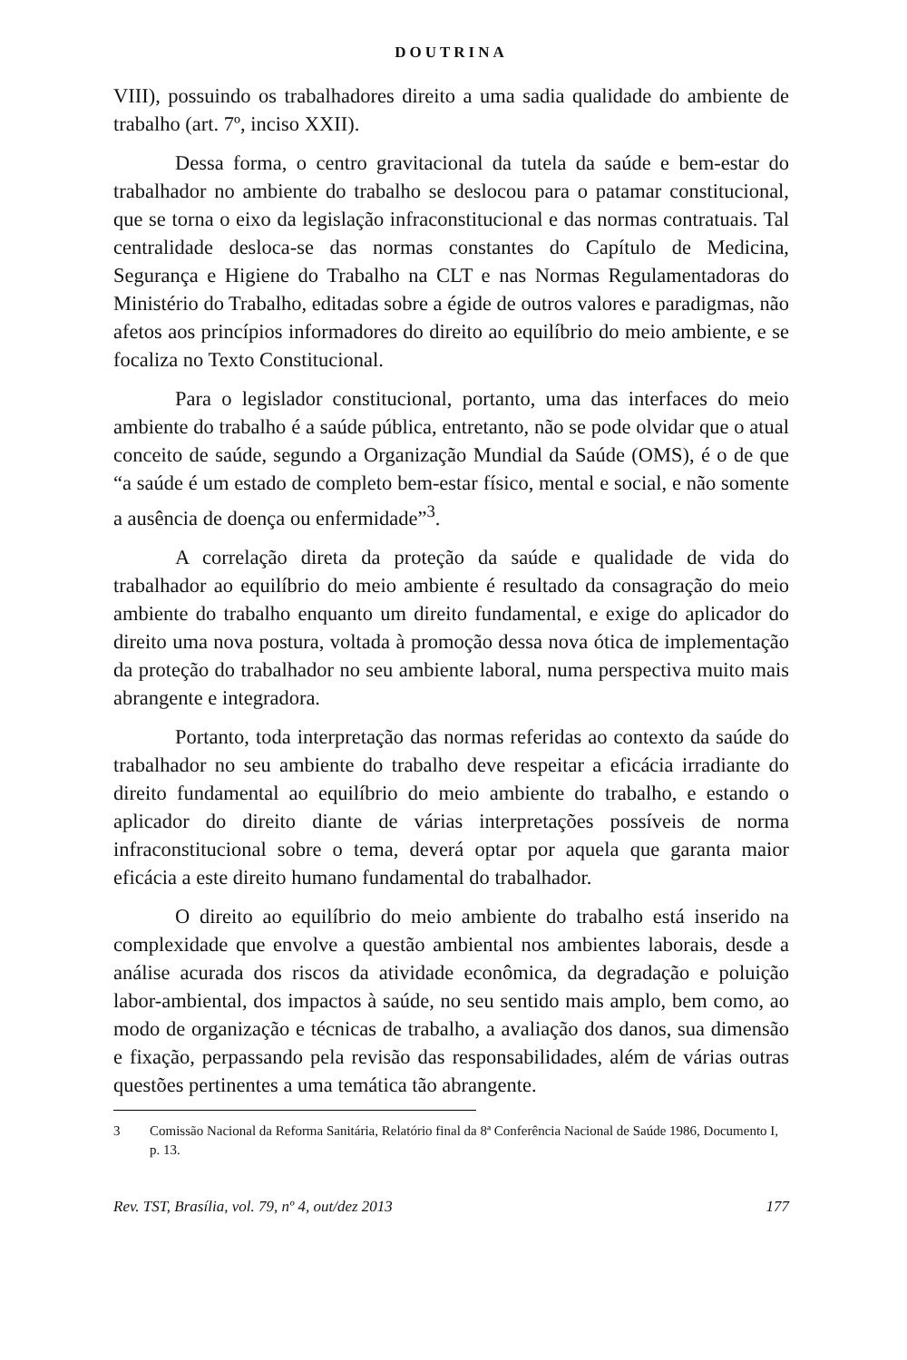DOUTRINA
VIII), possuindo os trabalhadores direito a uma sadia qualidade do ambiente de trabalho (art. 7º, inciso XXII).
Dessa forma, o centro gravitacional da tutela da saúde e bem-estar do trabalhador no ambiente do trabalho se deslocou para o patamar constitucional, que se torna o eixo da legislação infraconstitucional e das normas contratuais. Tal centralidade desloca-se das normas constantes do Capítulo de Medicina, Segurança e Higiene do Trabalho na CLT e nas Normas Regulamentadoras do Ministério do Trabalho, editadas sobre a égide de outros valores e paradigmas, não afetos aos princípios informadores do direito ao equilíbrio do meio ambiente, e se focaliza no Texto Constitucional.
Para o legislador constitucional, portanto, uma das interfaces do meio ambiente do trabalho é a saúde pública, entretanto, não se pode olvidar que o atual conceito de saúde, segundo a Organização Mundial da Saúde (OMS), é o de que “a saúde é um estado de completo bem-estar físico, mental e social, e não somente a ausência de doença ou enfermidade”<sup>3</sup>.
A correlação direta da proteção da saúde e qualidade de vida do trabalhador ao equilíbrio do meio ambiente é resultado da consagração do meio ambiente do trabalho enquanto um direito fundamental, e exige do aplicador do direito uma nova postura, voltada à promoção dessa nova ótica de implementação da proteção do trabalhador no seu ambiente laboral, numa perspectiva muito mais abrangente e integradora.
Portanto, toda interpretação das normas referidas ao contexto da saúde do trabalhador no seu ambiente do trabalho deve respeitar a eficácia irradiante do direito fundamental ao equilíbrio do meio ambiente do trabalho, e estando o aplicador do direito diante de várias interpretações possíveis de norma infraconstitucional sobre o tema, deverá optar por aquela que garanta maior eficácia a este direito humano fundamental do trabalhador.
O direito ao equilíbrio do meio ambiente do trabalho está inserido na complexidade que envolve a questão ambiental nos ambientes laborais, desde a análise acurada dos riscos da atividade econômica, da degradação e poluição labor-ambiental, dos impactos à saúde, no seu sentido mais amplo, bem como, ao modo de organização e técnicas de trabalho, a avaliação dos danos, sua dimensão e fixação, perpassando pela revisão das responsabilidades, além de várias outras questões pertinentes a uma temática tão abrangente.
3 Comissão Nacional da Reforma Sanitária, Relatório final da 8ª Conferência Nacional de Saúde 1986, Documento I, p. 13.
Rev. TST, Brasília, vol. 79, nº 4, out/dez 2013 177